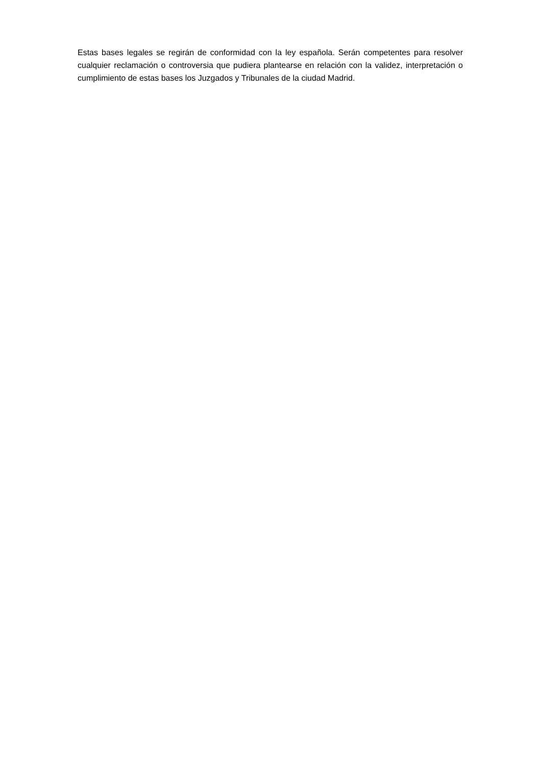Estas bases legales se regirán de conformidad con la ley española. Serán competentes para resolver cualquier reclamación o controversia que pudiera plantearse en relación con la validez, interpretación o cumplimiento de estas bases los Juzgados y Tribunales de la ciudad Madrid.